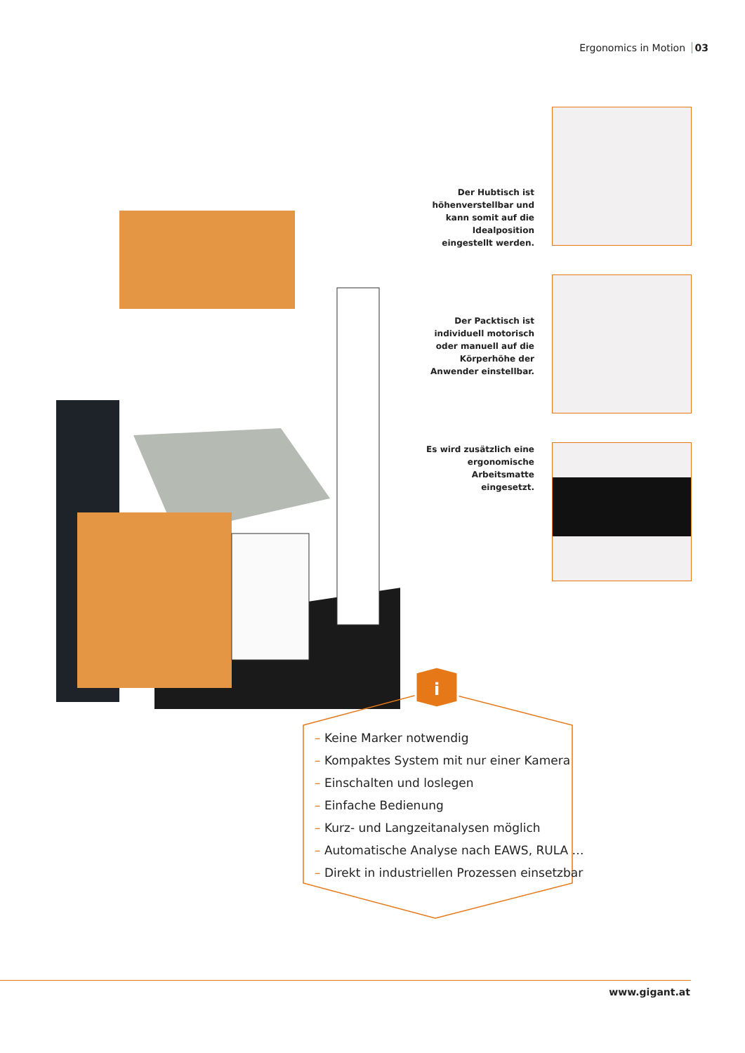Ergonomics in Motion 03
Der Hubtisch ist höhenverstellbar und kann somit auf die Idealposition eingestellt werden.
Der Packtisch ist individuell motorisch oder manuell auf die Körperhöhe der Anwender einstellbar.
Es wird zusätzlich eine ergonomische Arbeitsmatte eingesetzt.
i
– Keine Marker notwendig
– Kompaktes System mit nur einer Kamera
– Einschalten und loslegen
– Einfache Bedienung
– Kurz- und Langzeitanalysen möglich
– Automatische Analyse nach EAWS, RULA …
– Direkt in industriellen Prozessen einsetzbar
www.gigant.at